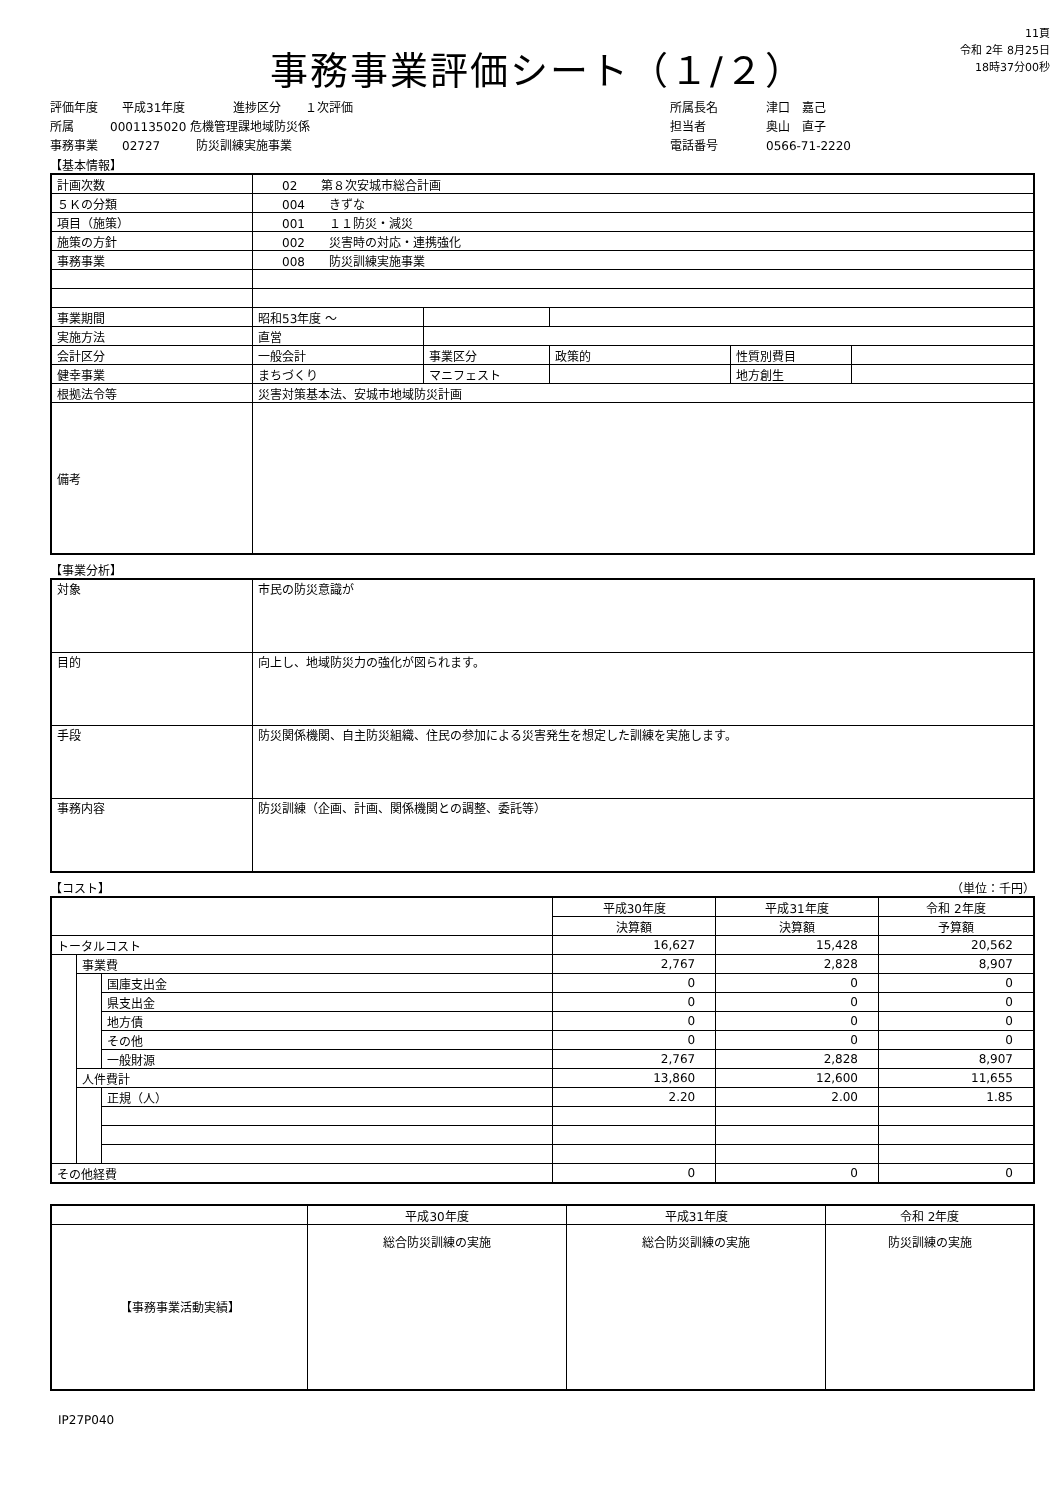事務事業評価シート（１/２）
11頁
令和 2年 8月25日
18時37分00秒
評価年度　　平成31年度　　　　進捗区分　　１次評価
所属　　　0001135020 危機管理課地域防災係
事務事業　　02727　　　防災訓練実施事業
所属長名　　　　津口　嘉己
担当者　　　　　奥山　直子
電話番号　　　　0566-71-2220
【基本情報】
| 計画次数 | 02 第８次安城市総合計画 | | | | |
| ５Ｋの分類 | 004 きずな | | | | |
| 項目（施策） | 001 １１防災・減災 | | | | |
| 施策の方針 | 002 災害時の対応・連携強化 | | | | |
| 事務事業 | 008 防災訓練実施事業 | | | | |
| 事業期間 | 昭和53年度 ～ | | | | |
| 実施方法 | 直営 | | | | |
| 会計区分 | 一般会計 | 事業区分 | 政策的 | 性質別費目 | |
| 健幸事業 | まちづくり | マニフェスト | | 地方創生 | |
| 根拠法令等 | 災害対策基本法、安城市地域防災計画 | | | | |
| 備考 | | | | | |
【事業分析】
| 対象 | 市民の防災意識が |
| 目的 | 向上し、地域防災力の強化が図られます。 |
| 手段 | 防災関係機関、自主防災組織、住民の参加による災害発生を想定した訓練を実施します。 |
| 事務内容 | 防災訓練（企画、計画、関係機関との調整、委託等） |
【コスト】 （単位：千円）
| | | | 平成30年度 | 平成31年度 | 令和 2年度 |
| --- | --- | --- | --- | --- | --- |
| | | | 決算額 | 決算額 | 予算額 |
| トータルコスト | | | 16,627 | 15,428 | 20,562 |
| | 事業費 | | 2,767 | 2,828 | 8,907 |
| | | 国庫支出金 | 0 | 0 | 0 |
| | | 県支出金 | 0 | 0 | 0 |
| | | 地方債 | 0 | 0 | 0 |
| | | その他 | 0 | 0 | 0 |
| | | 一般財源 | 2,767 | 2,828 | 8,907 |
| | 人件費計 | | 13,860 | 12,600 | 11,655 |
| | | 正規（人） | 2.20 | 2.00 | 1.85 |
| その他経費 | | | 0 | 0 | 0 |
| | 平成30年度 | 平成31年度 | 令和 2年度 |
| --- | --- | --- | --- |
| 【事務事業活動実績】 | 総合防災訓練の実施 | 総合防災訓練の実施 | 防災訓練の実施 |
IP27P040